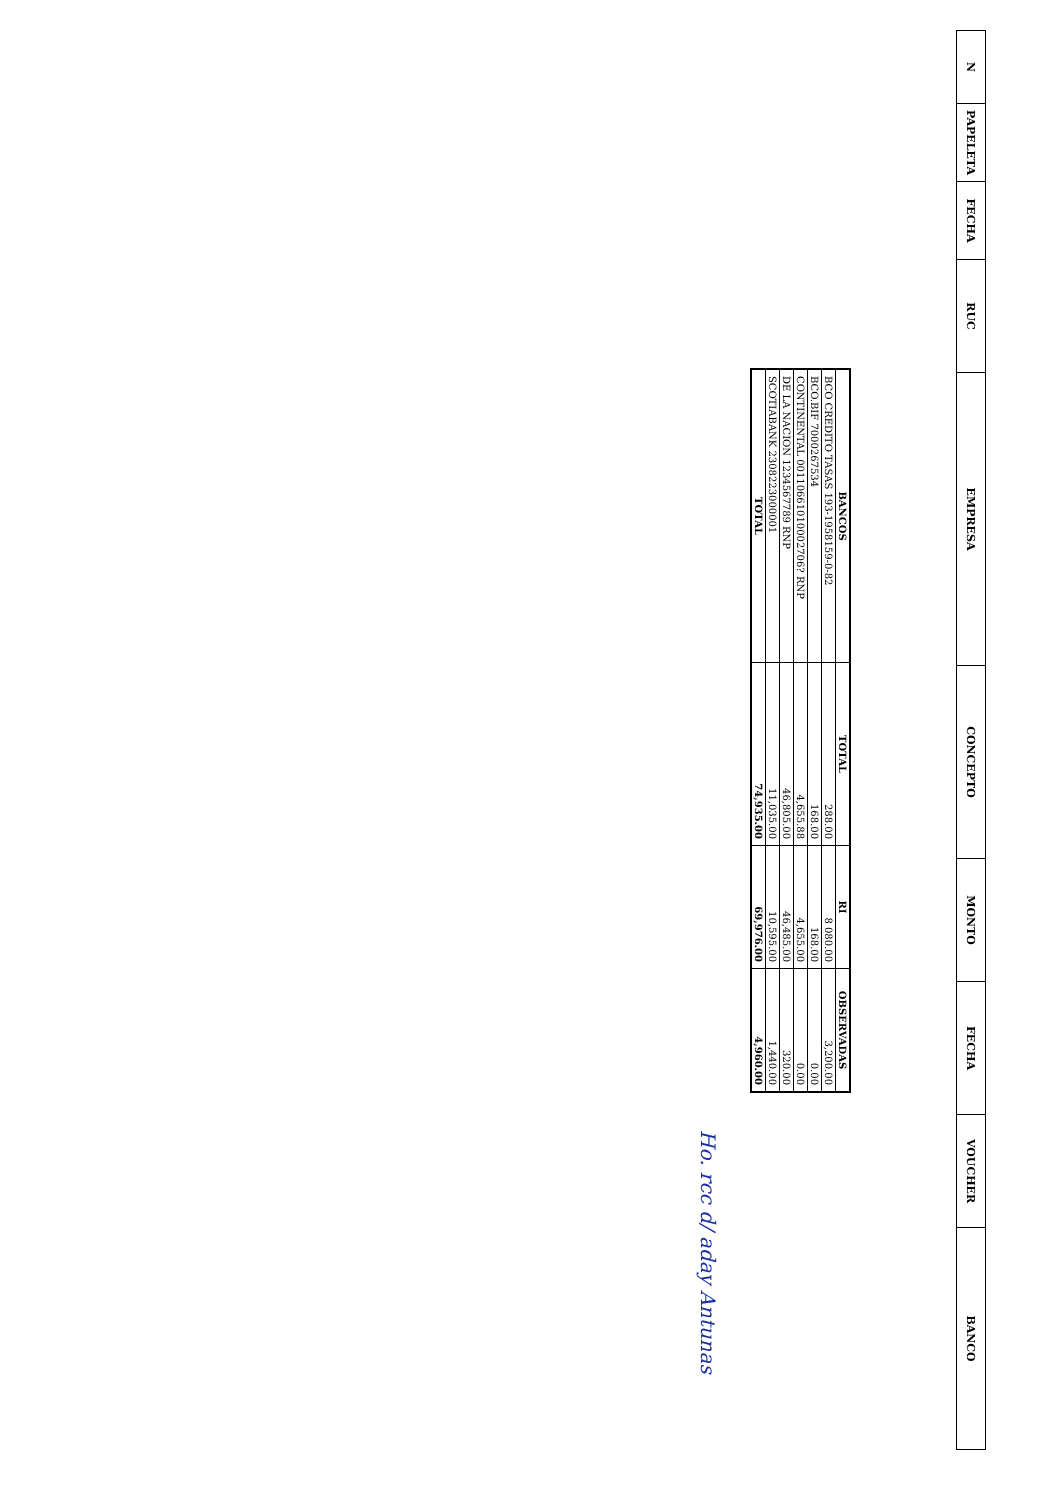| N | PAPELETA | FECHA | RUC | EMPRESA | CONCEPTO | MONTO | FECHA | VOUCHER | BANCO |
| --- | --- | --- | --- | --- | --- | --- | --- | --- | --- |
| BANCOS | TOTAL | RI | OBSERVADAS |
| --- | --- | --- | --- |
| BCO CREDITO TASAS 193-1958159-0-82 | 288.00 | 8 080.00 | 3,200.00 |
| BCO.BIF 7000267534 | 168.00 | 168.00 | 0.00 |
| CONTINENTAL 00110661010002706? RNP | 4,655.88 | 4,655.00 | 0.00 |
| DE LA NACION 1234567789 RNP | 46,805.00 | 46,485.00 | 320.00 |
| SCOTIABANK 2308223000001 | 11,035.00 | 10,595.00 | 1,440.00 |
| TOTAL | 74,935.00 | 69,976.00 | 4,960.00 |
Ho. rcc d/ aday Antunas